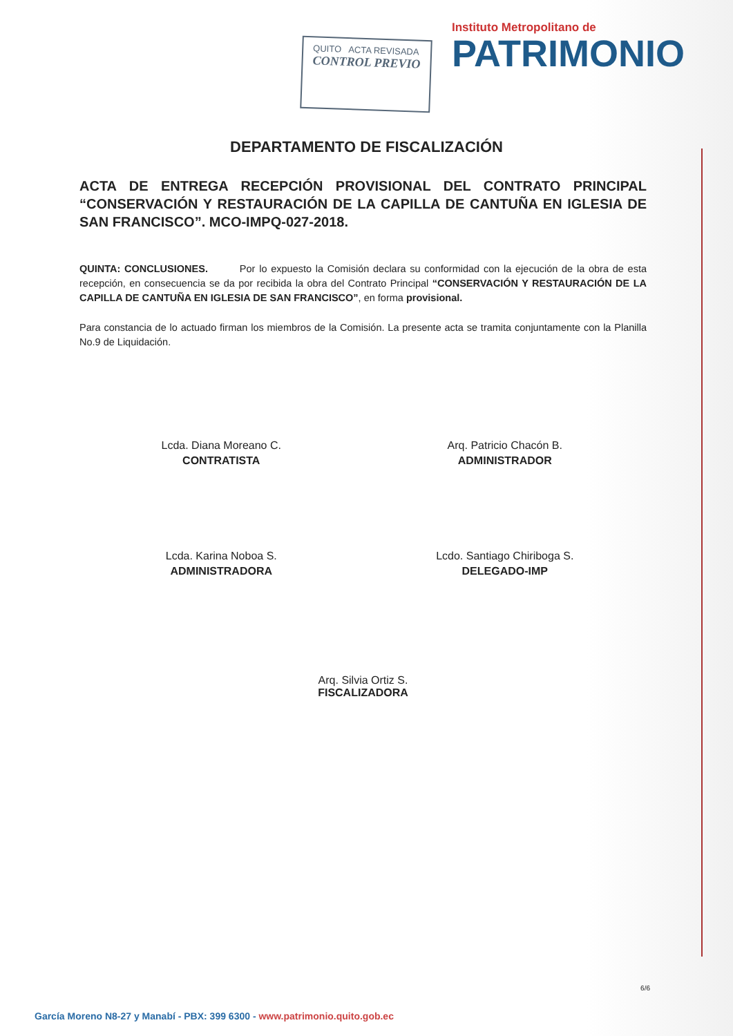QUITO ACTA REVISADA
CONTROL PREVIO
Instituto Metropolitano de
PATRIMONIO
DEPARTAMENTO DE FISCALIZACIÓN
ACTA DE ENTREGA RECEPCIÓN PROVISIONAL DEL CONTRATO PRINCIPAL “CONSERVACIÓN Y RESTAURACIÓN DE LA CAPILLA DE CANTUÑA EN IGLESIA DE SAN FRANCISCO”. MCO-IMPQ-027-2018.
QUINTA: CONCLUSIONES. Por lo expuesto la Comisión declara su conformidad con la ejecución de la obra de esta recepción, en consecuencia se da por recibida la obra del Contrato Principal “CONSERVACIÓN Y RESTAURACIÓN DE LA CAPILLA DE CANTUÑA EN IGLESIA DE SAN FRANCISCO”, en forma provisional.
Para constancia de lo actuado firman los miembros de la Comisión. La presente acta se tramita conjuntamente con la Planilla No.9 de Liquidación.
Lcda. Diana Moreano C.
CONTRATISTA
Arq. Patricio Chacón B.
ADMINISTRADOR
Lcda. Karina Noboa S.
ADMINISTRADORA
Lcdo. Santiago Chiriboga S.
DELEGADO-IMP
Arq. Silvia Ortiz S.
FISCALIZADORA
6/6
García Moreno N8-27 y Manabí - PBX: 399 6300 - www.patrimonio.quito.gob.ec